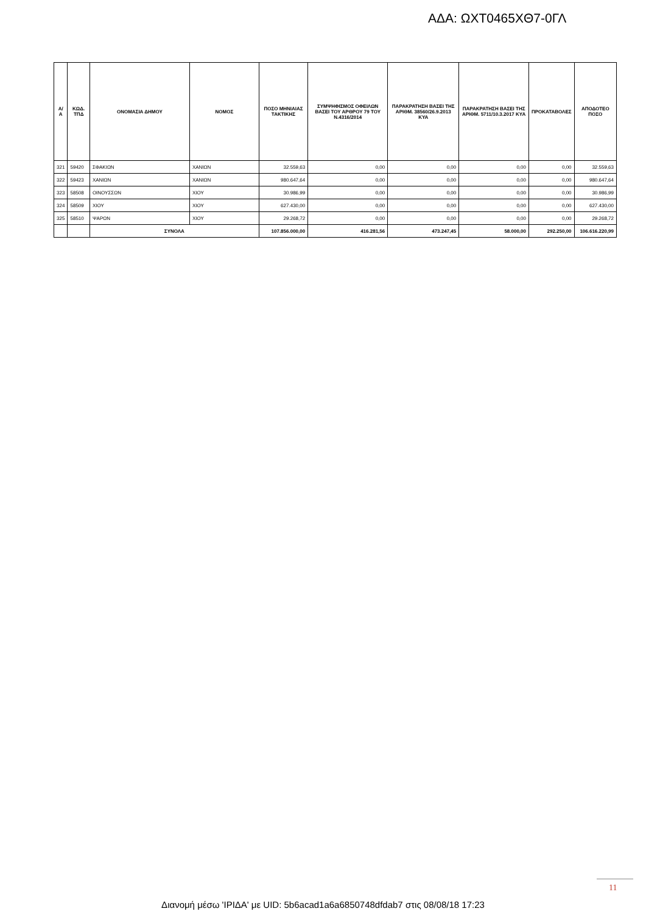ΑΔΑ: ΩΧΤ0465ΧΘ7-0ΓΛ
| Α/Α | ΚΩΔ. ΤΠΔ | ΟΝΟΜΑΣΙΑ ΔΗΜΟΥ | ΝΟΜΟΣ | ΠΟΣΟ ΜΗΝΙΑΙΑΣ ΤΑΚΤΙΚΗΣ | ΣΥΜΨΗΦΙΣΜΟΣ ΟΦΕΙΛΩΝ ΒΑΣΕΙ ΤΟΥ ΑΡΘΡΟΥ 79 ΤΟΥ Ν.4316/2014 | ΠΑΡΑΚΡΑΤΗΣΗ ΒΑΣΕΙ ΤΗΣ ΑΡΙΘΜ. 38560/26.9.2013 ΚΥΑ | ΠΑΡΑΚΡΑΤΗΣΗ ΒΑΣΕΙ ΤΗΣ ΑΡΙΘΜ. 5711/10.3.2017 ΚΥΑ | ΠΡΟΚΑΤΑΒΟΛΕΣ | ΑΠΟΔΟΤΕΟ ΠΟΣΟ |
| --- | --- | --- | --- | --- | --- | --- | --- | --- | --- |
| 321 | 59420 | ΣΦΑΚΙΩΝ | ΧΑΝΙΩΝ | 32.559,63 | 0,00 | 0,00 | 0,00 | 0,00 | 32.559,63 |
| 322 | 59423 | ΧΑΝΙΩΝ | ΧΑΝΙΩΝ | 980.647,64 | 0,00 | 0,00 | 0,00 | 0,00 | 980.647,64 |
| 323 | 58508 | ΟΙΝΟΥΣΣΩΝ | ΧΙΟΥ | 30.986,99 | 0,00 | 0,00 | 0,00 | 0,00 | 30.986,99 |
| 324 | 58509 | ΧΙΟΥ | ΧΙΟΥ | 627.430,00 | 0,00 | 0,00 | 0,00 | 0,00 | 627.430,00 |
| 325 | 58510 | ΨΑΡΩΝ | ΧΙΟΥ | 29.268,72 | 0,00 | 0,00 | 0,00 | 0,00 | 29.268,72 |
| | | ΣΥΝΟΛΑ | | 107.856.000,00 | 416.281,56 | 473.247,45 | 58.000,00 | 292.250,00 | 106.616.220,99 |
11
Διανομή μέσω 'ΙΡΙΔΑ' με UID: 5b6acad1a6a6850748dfdab7 στις 08/08/18 17:23